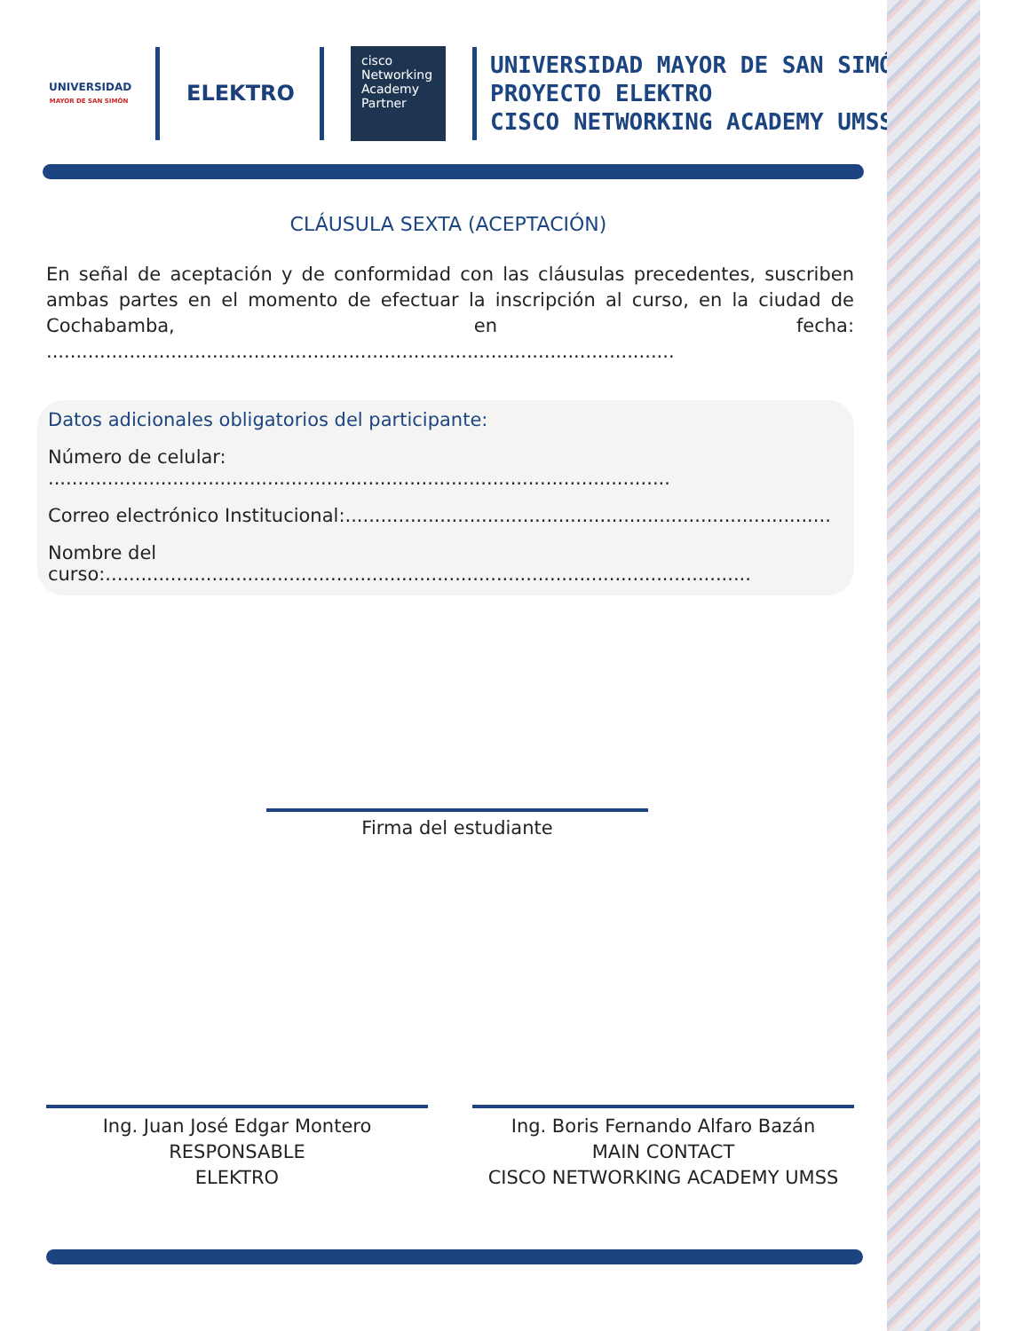UNIVERSIDAD
MAYOR DE SAN SIMÓN
ELEKTRO
cisco
Networking
Academy
Partner
UNIVERSIDAD MAYOR DE SAN SIMÓN
PROYECTO ELEKTRO
CISCO NETWORKING ACADEMY UMSS
CLÁUSULA SEXTA (ACEPTACIÓN)
En señal de aceptación y de conformidad con las cláusulas precedentes, suscriben ambas partes en el momento de efectuar la inscripción al curso, en la ciudad de Cochabamba, en fecha: ..........................................................................................................
Datos adicionales obligatorios del participante:
Número de celular: .........................................................................................................
Correo electrónico Institucional:..................................................................................
Nombre del curso:.............................................................................................................
Firma del estudiante
Ing. Juan José Edgar Montero
RESPONSABLE
ELEKTRO
Ing. Boris Fernando Alfaro Bazán
MAIN CONTACT
CISCO NETWORKING ACADEMY UMSS